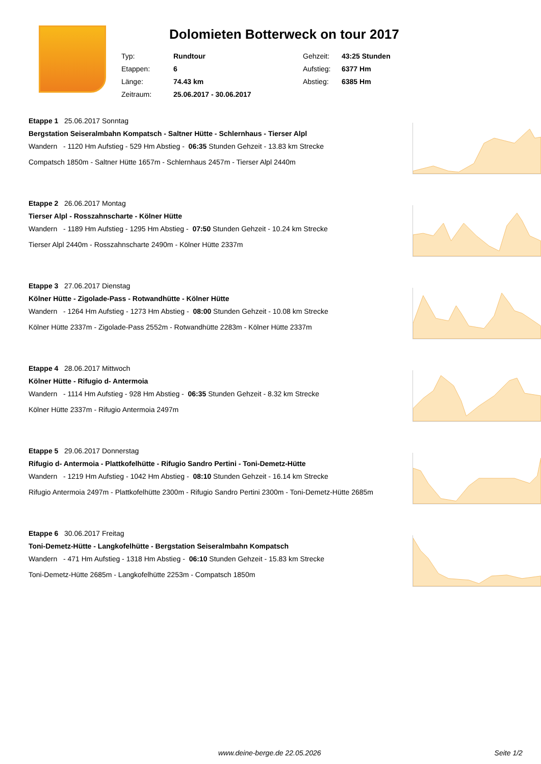Dolomieten Botterweck on tour 2017
| Typ: | Rundtour | Gehzeit: | 43:25 Stunden |
| Etappen: | 6 | Aufstieg: | 6377 Hm |
| Länge: | 74.43 km | Abstieg: | 6385 Hm |
| Zeitraum: | 25.06.2017 - 30.06.2017 | | |
Etappe 1 25.06.2017 Sonntag
Bergstation Seiseralmbahn Kompatsch - Saltner Hütte - Schlernhaus - Tierser Alpl
Wandern - 1120 Hm Aufstieg - 529 Hm Abstieg - 06:35 Stunden Gehzeit - 13.83 km Strecke
Compatsch 1850m - Saltner Hütte 1657m - Schlernhaus 2457m - Tierser Alpl 2440m
Etappe 2 26.06.2017 Montag
Tierser Alpl - Rosszahnscharte - Kölner Hütte
Wandern - 1189 Hm Aufstieg - 1295 Hm Abstieg - 07:50 Stunden Gehzeit - 10.24 km Strecke
Tierser Alpl 2440m - Rosszahnscharte 2490m - Kölner Hütte 2337m
Etappe 3 27.06.2017 Dienstag
Kölner Hütte - Zigolade-Pass - Rotwandhütte - Kölner Hütte
Wandern - 1264 Hm Aufstieg - 1273 Hm Abstieg - 08:00 Stunden Gehzeit - 10.08 km Strecke
Kölner Hütte 2337m - Zigolade-Pass 2552m - Rotwandhütte 2283m - Kölner Hütte 2337m
Etappe 4 28.06.2017 Mittwoch
Kölner Hütte - Rifugio d- Antermoia
Wandern - 1114 Hm Aufstieg - 928 Hm Abstieg - 06:35 Stunden Gehzeit - 8.32 km Strecke
Kölner Hütte 2337m - Rifugio Antermoia 2497m
Etappe 5 29.06.2017 Donnerstag
Rifugio d- Antermoia - Plattkofelhütte - Rifugio Sandro Pertini - Toni-Demetz-Hütte
Wandern - 1219 Hm Aufstieg - 1042 Hm Abstieg - 08:10 Stunden Gehzeit - 16.14 km Strecke
Rifugio Antermoia 2497m - Plattkofelhütte 2300m - Rifugio Sandro Pertini 2300m - Toni-Demetz-Hütte 2685m
Etappe 6 30.06.2017 Freitag
Toni-Demetz-Hütte - Langkofelhütte - Bergstation Seiseralmbahn Kompatsch
Wandern - 471 Hm Aufstieg - 1318 Hm Abstieg - 06:10 Stunden Gehzeit - 15.83 km Strecke
Toni-Demetz-Hütte 2685m - Langkofelhütte 2253m - Compatsch 1850m
www.deine-berge.de 22.05.2026 Seite 1/2